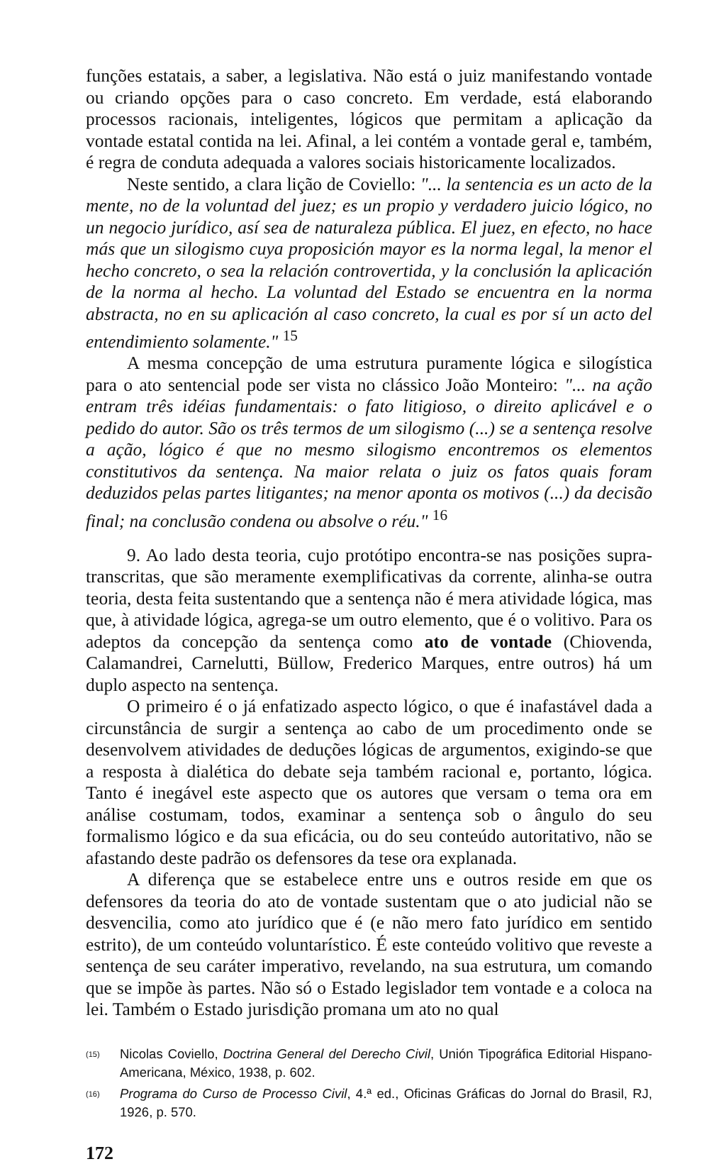funções estatais, a saber, a legislativa. Não está o juiz manifestando vontade ou criando opções para o caso concreto. Em verdade, está elaborando processos racionais, inteligentes, lógicos que permitam a aplicação da vontade estatal contida na lei. Afinal, a lei contém a vontade geral e, também, é regra de conduta adequada a valores sociais historicamente localizados.
Neste sentido, a clara lição de Coviello: "... la sentencia es un acto de la mente, no de la voluntad del juez; es un propio y verdadero juicio lógico, no un negocio jurídico, así sea de naturaleza pública. El juez, en efecto, no hace más que un silogismo cuya proposición mayor es la norma legal, la menor el hecho concreto, o sea la relación controvertida, y la conclusión la aplicación de la norma al hecho. La voluntad del Estado se encuentra en la norma abstracta, no en su aplicación al caso concreto, la cual es por sí un acto del entendimiento solamente." <sup>15</sup>
A mesma concepção de uma estrutura puramente lógica e silogística para o ato sentencial pode ser vista no clássico João Monteiro: "... na ação entram três idéias fundamentais: o fato litigioso, o direito aplicável e o pedido do autor. São os três termos de um silogismo (...) se a sentença resolve a ação, lógico é que no mesmo silogismo encontremos os elementos constitutivos da sentença. Na maior relata o juiz os fatos quais foram deduzidos pelas partes litigantes; na menor aponta os motivos (...) da decisão final; na conclusão condena ou absolve o réu." <sup>16</sup>
9. Ao lado desta teoria, cujo protótipo encontra-se nas posições supra-transcritas, que são meramente exemplificativas da corrente, alinha-se outra teoria, desta feita sustentando que a sentença não é mera atividade lógica, mas que, à atividade lógica, agrega-se um outro elemento, que é o volitivo. Para os adeptos da concepção da sentença como ato de vontade (Chiovenda, Calamandrei, Carnelutti, Büllow, Frederico Marques, entre outros) há um duplo aspecto na sentença.
O primeiro é o já enfatizado aspecto lógico, o que é inafastável dada a circunstância de surgir a sentença ao cabo de um procedimento onde se desenvolvem atividades de deduções lógicas de argumentos, exigindo-se que a resposta à dialética do debate seja também racional e, portanto, lógica. Tanto é inegável este aspecto que os autores que versam o tema ora em análise costumam, todos, examinar a sentença sob o ângulo do seu formalismo lógico e da sua eficácia, ou do seu conteúdo autoritativo, não se afastando deste padrão os defensores da tese ora explanada.
A diferença que se estabelece entre uns e outros reside em que os defensores da teoria do ato de vontade sustentam que o ato judicial não se desvencilia, como ato jurídico que é (e não mero fato jurídico em sentido estrito), de um conteúdo voluntarístico. É este conteúdo volitivo que reveste a sentença de seu caráter imperativo, revelando, na sua estrutura, um comando que se impõe às partes. Não só o Estado legislador tem vontade e a coloca na lei. Também o Estado jurisdição promana um ato no qual
(15) Nicolas Coviello, Doctrina General del Derecho Civil, Unión Tipográfica Editorial Hispano-Americana, México, 1938, p. 602.
(16) Programa do Curso de Processo Civil, 4.ª ed., Oficinas Gráficas do Jornal do Brasil, RJ, 1926, p. 570.
172